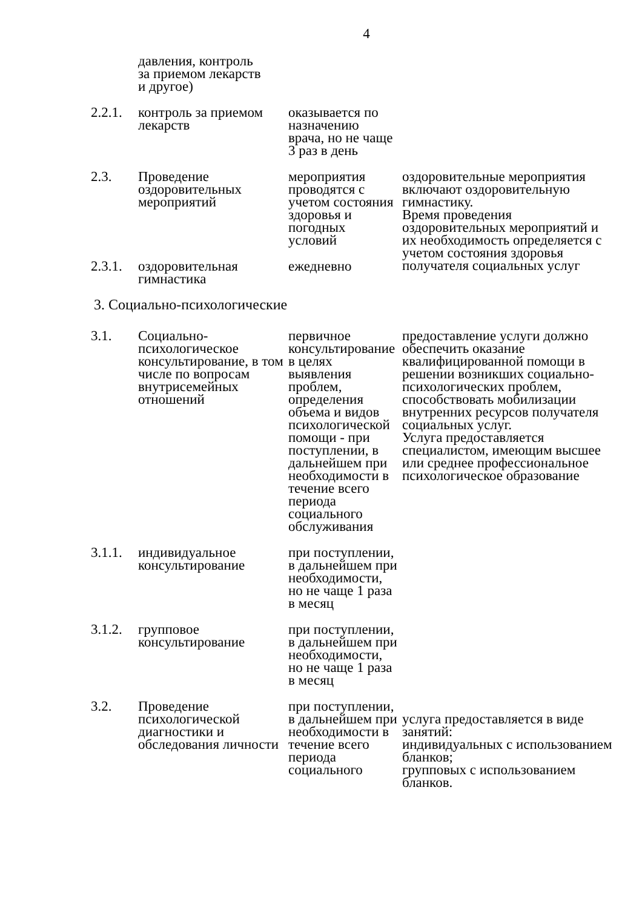4
| | давления, контроль за приемом лекарств и другое) | | |
| 2.2.1. | контроль за приемом лекарств | оказывается по назначению врача, но не чаще 3 раз в день | |
| 2.3. | Проведение оздоровительных мероприятий | мероприятия проводятся с учетом состояния здоровья и погодных условий | оздоровительные мероприятия включают оздоровительную гимнастику. Время проведения оздоровительных мероприятий и их необходимость определяется с учетом состояния здоровья получателя социальных услуг |
| 2.3.1. | оздоровительная гимнастика | ежедневно | |
3. Социально-психологические
| 3.1. | Социально-психологическое консультирование, в том числе по вопросам внутрисемейных отношений | первичное консультирование в целях выявления проблем, определения объема и видов психологической помощи - при поступлении, в дальнейшем при необходимости в течение всего периода социального обслуживания | предоставление услуги должно обеспечить оказание квалифицированной помощи в решении возникших социально-психологических проблем, способствовать мобилизации внутренних ресурсов получателя социальных услуг. Услуга предоставляется специалистом, имеющим высшее или среднее профессиональное психологическое образование |
| 3.1.1. | индивидуальное консультирование | при поступлении, в дальнейшем при необходимости, но не чаще 1 раза в месяц | |
| 3.1.2. | групповое консультирование | при поступлении, в дальнейшем при необходимости, но не чаще 1 раза в месяц | |
| 3.2. | Проведение психологической диагностики и обследования личности | при поступлении, в дальнейшем при необходимости в течение всего периода социального | услуга предоставляется в виде занятий: индивидуальных с использованием бланков; групповых с использованием бланков. |